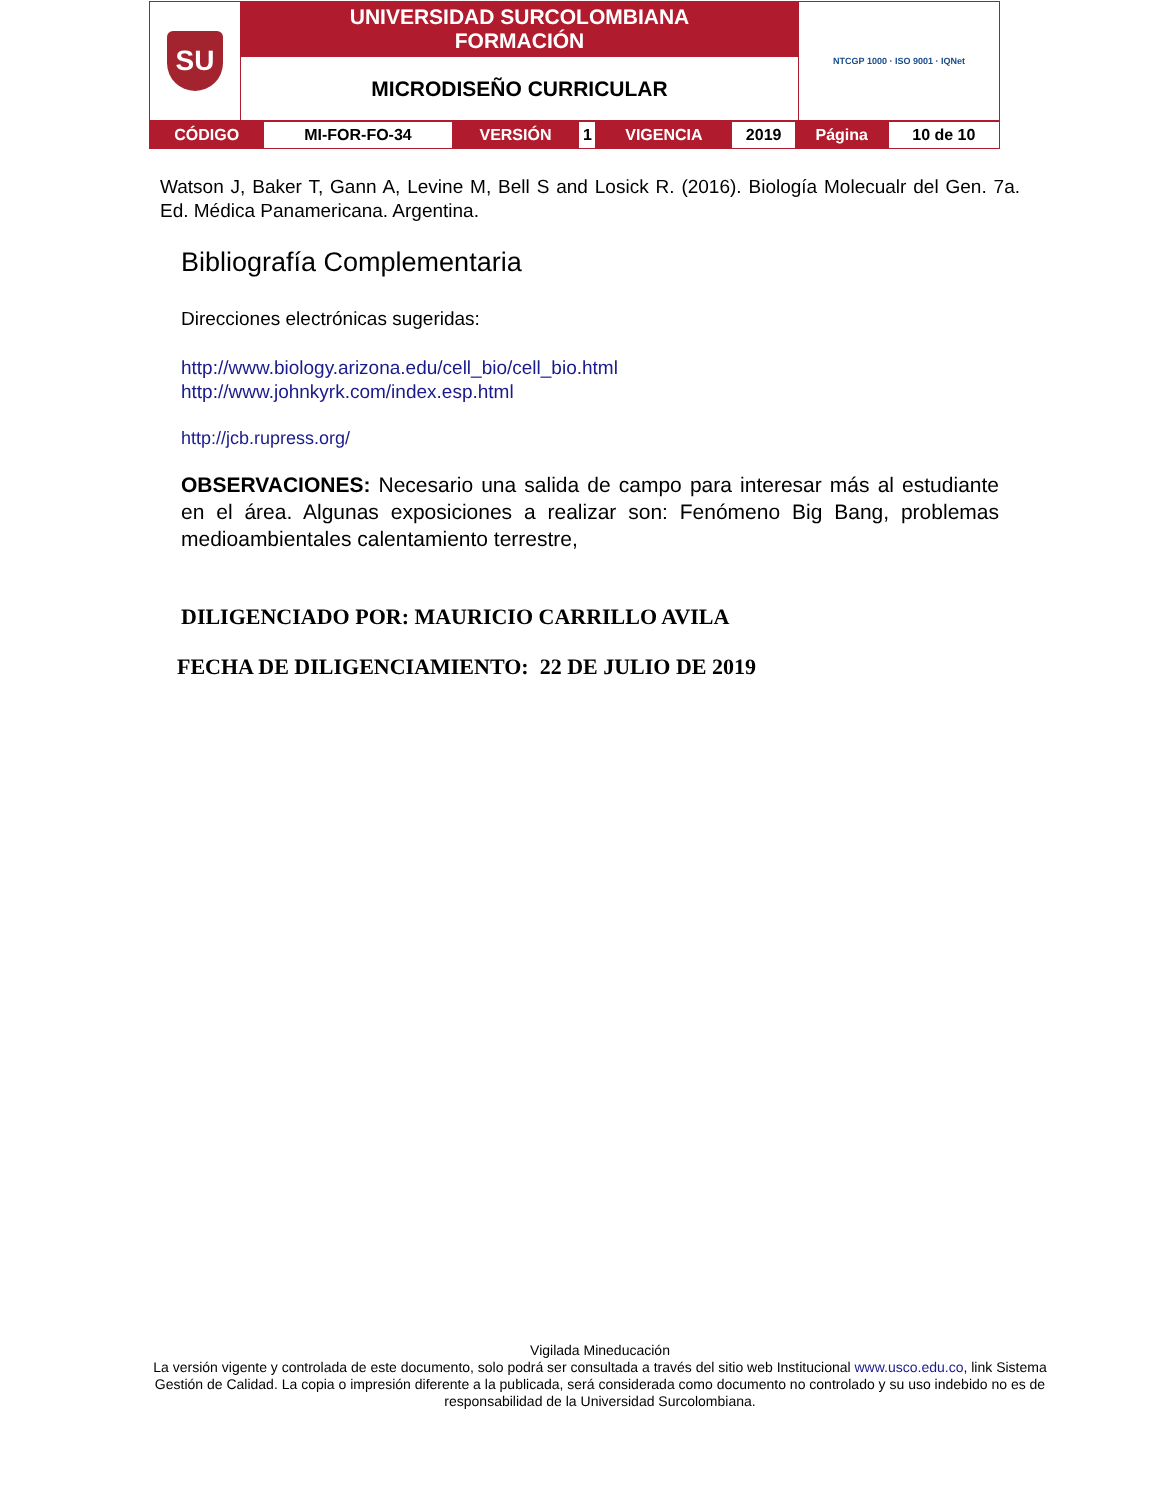| SU | UNIVERSIDAD SURCOLOMBIANA FORMACIÓN | NTCGP 1000 · ISO 9001 · IQNet |
| | MICRODISEÑO CURRICULAR | |
| CÓDIGO | MI-FOR-FO-34 | VERSIÓN | 1 | VIGENCIA | 2019 | Página | 10 de 10 |
Watson J, Baker T, Gann A, Levine M, Bell S and Losick R. (2016). Biología Molecualr del Gen. 7a. Ed. Médica Panamericana. Argentina.
Bibliografía Complementaria
Direcciones electrónicas sugeridas:
http://www.biology.arizona.edu/cell_bio/cell_bio.html
http://www.johnkyrk.com/index.esp.html
http://jcb.rupress.org/
OBSERVACIONES: Necesario una salida de campo para interesar más al estudiante en el área. Algunas exposiciones a realizar son: Fenómeno Big Bang, problemas medioambientales calentamiento terrestre,
DILIGENCIADO POR: MAURICIO CARRILLO AVILA
FECHA DE DILIGENCIAMIENTO: 22 DE JULIO DE 2019
Vigilada Mineducación
La versión vigente y controlada de este documento, solo podrá ser consultada a través del sitio web Institucional www.usco.edu.co, link Sistema Gestión de Calidad. La copia o impresión diferente a la publicada, será considerada como documento no controlado y su uso indebido no es de responsabilidad de la Universidad Surcolombiana.